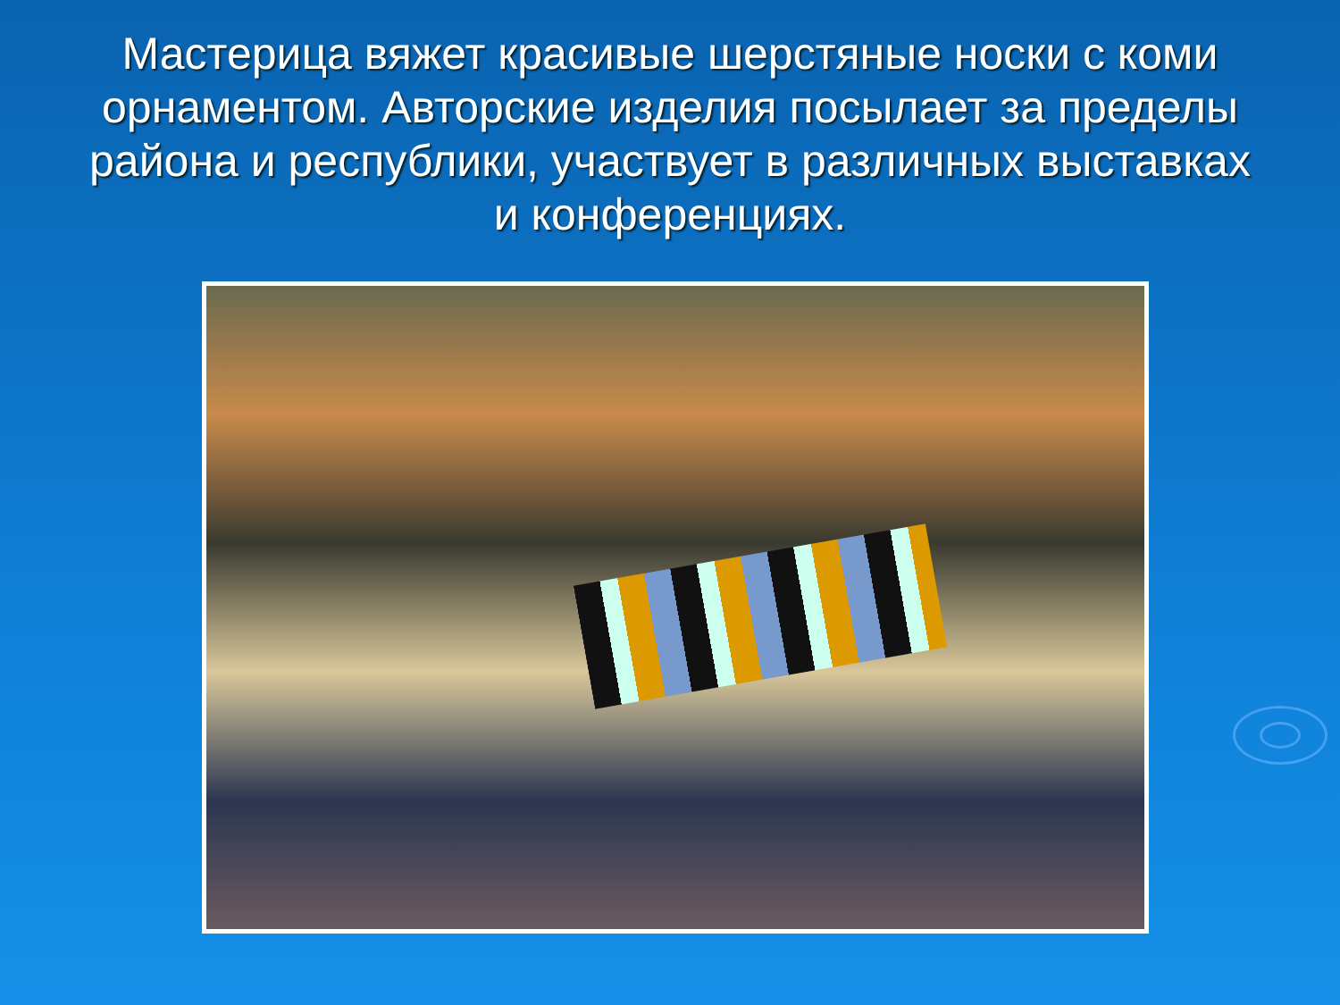Мастерица вяжет красивые шерстяные носки с коми орнаментом. Авторские изделия посылает за пределы района и республики, участвует в различных выставках и конференциях.